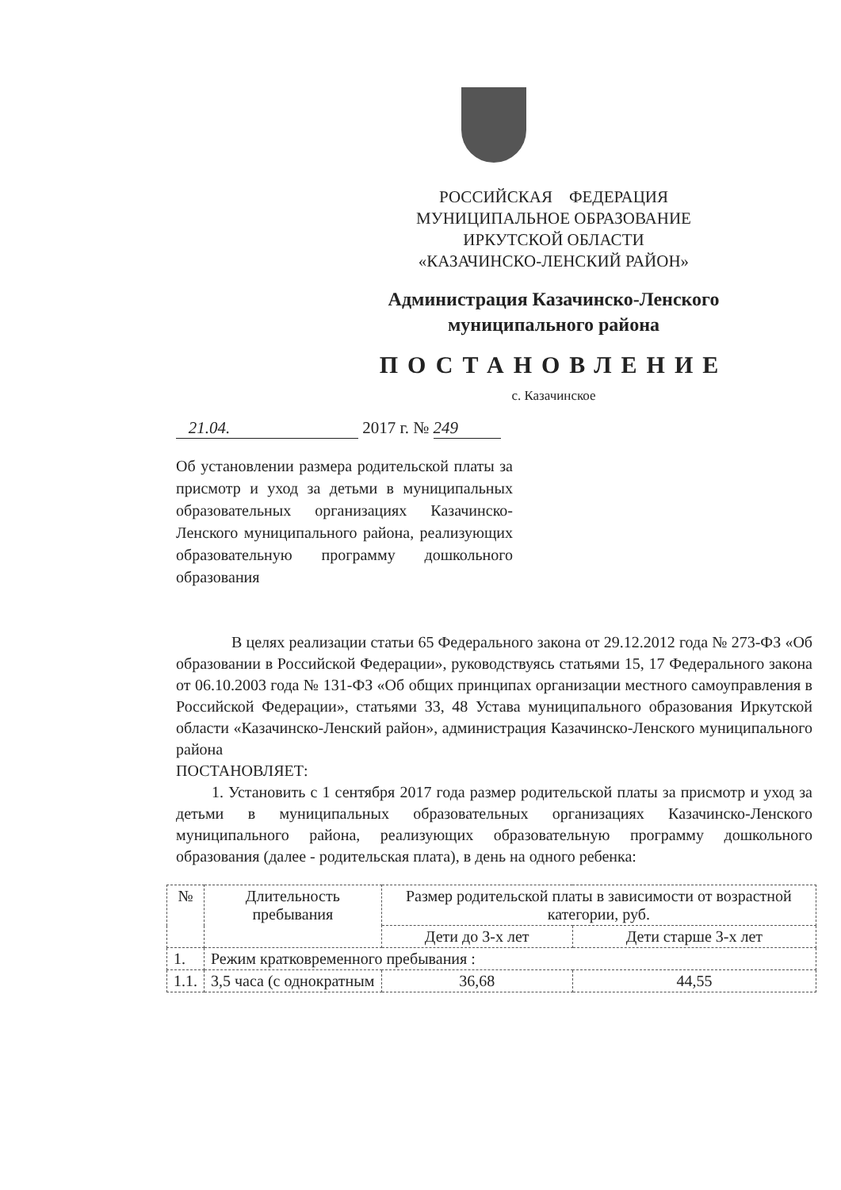РОССИЙСКАЯ ФЕДЕРАЦИЯ
МУНИЦИПАЛЬНОЕ ОБРАЗОВАНИЕ
ИРКУТСКОЙ ОБЛАСТИ
«КАЗАЧИНСКО-ЛЕНСКИЙ РАЙОН»
Администрация Казачинско-Ленского
муниципального района
ПОСТАНОВЛЕНИЕ
с. Казачинское
21.04. 2017 г. № 249
Об установлении размера родительской платы за присмотр и уход за детьми в муниципальных образовательных организациях Казачинско-Ленского муниципального района, реализующих образовательную программу дошкольного образования
В целях реализации статьи 65 Федерального закона от 29.12.2012 года № 273-ФЗ «Об образовании в Российской Федерации», руководствуясь статьями 15, 17 Федерального закона от 06.10.2003 года № 131-ФЗ «Об общих принципах организации местного самоуправления в Российской Федерации», статьями 33, 48 Устава муниципального образования Иркутской области «Казачинско-Ленский район», администрация Казачинско-Ленского муниципального района
ПОСТАНОВЛЯЕТ:
1. Установить с 1 сентября 2017 года размер родительской платы за присмотр и уход за детьми в муниципальных образовательных организациях Казачинско-Ленского муниципального района, реализующих образовательную программу дошкольного образования (далее - родительская плата), в день на одного ребенка:
| № | Длительность пребывания | Размер родительской платы в зависимости от возрастной категории, руб. | |
| --- | --- | --- | --- |
| | | Дети до 3-х лет | Дети старше 3-х лет |
| 1. | Режим кратковременного пребывания : | | |
| 1.1. | 3,5 часа (с однократным | 36,68 | 44,55 |